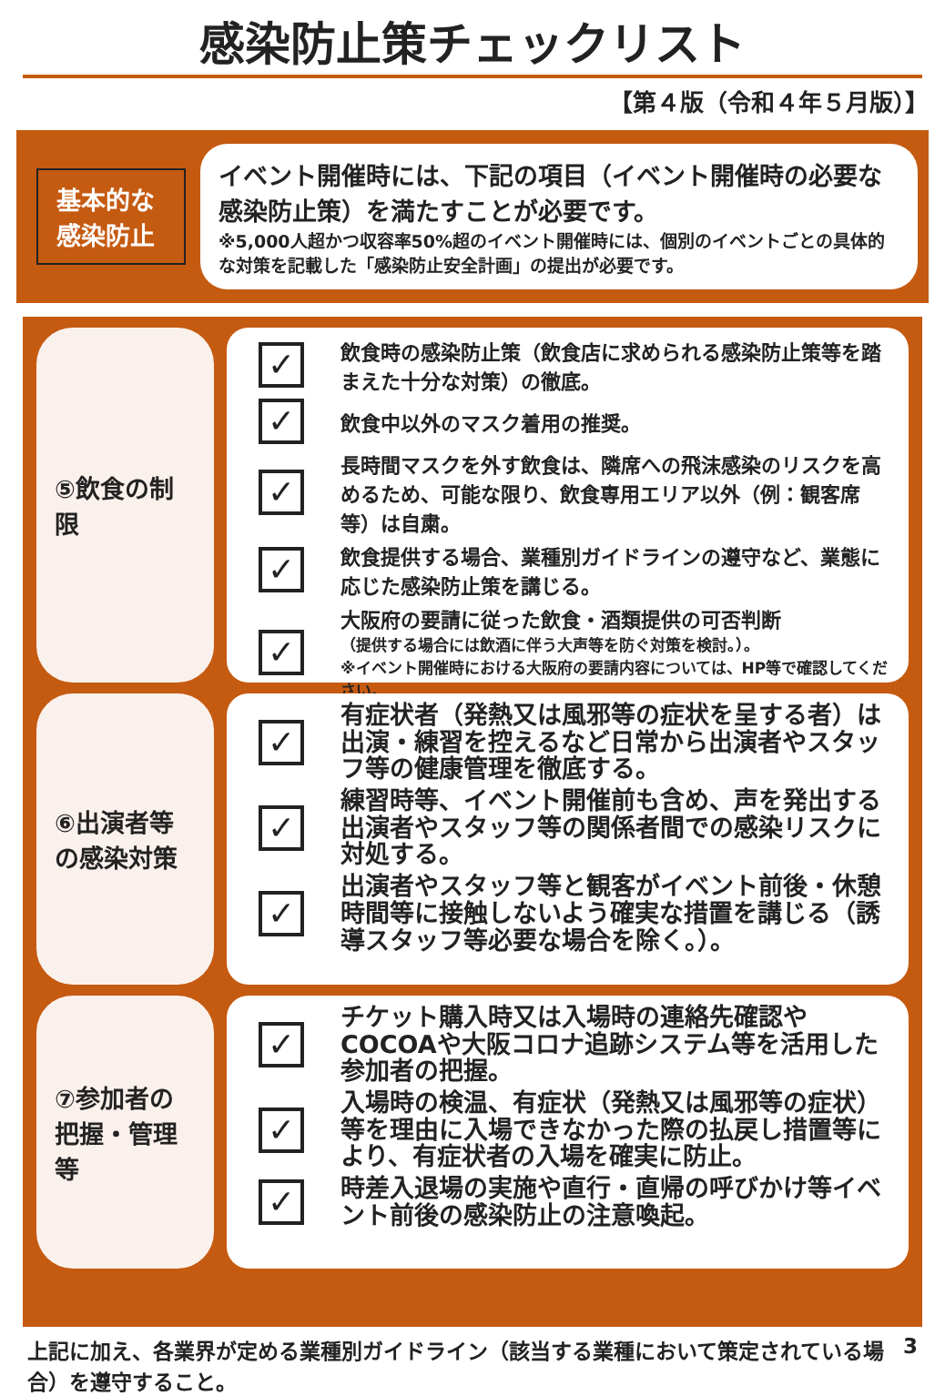感染防止策チェックリスト
【第４版（令和４年５月版）】
基本的な感染防止
イベント開催時には、下記の項目（イベント開催時の必要な感染防止策）を満たすことが必要です。
※5,000人超かつ収容率50%超のイベント開催時には、個別のイベントごとの具体的な対策を記載した「感染防止安全計画」の提出が必要です。
⑤飲食の制限
✓
飲食時の感染防止策（飲食店に求められる感染防止策等を踏まえた十分な対策）の徹底。
✓
飲食中以外のマスク着用の推奨。
✓
長時間マスクを外す飲食は、隣席への飛沫感染のリスクを高めるため、可能な限り、飲食専用エリア以外（例：観客席等）は自粛。
✓
飲食提供する場合、業種別ガイドラインの遵守など、業態に応じた感染防止策を講じる。
✓
大阪府の要請に従った飲食・酒類提供の可否判断
（提供する場合には飲酒に伴う大声等を防ぐ対策を検討。）。
※イベント開催時における大阪府の要請内容については、HP等で確認してください。
⑥出演者等の感染対策
✓
有症状者（発熱又は風邪等の症状を呈する者）は出演・練習を控えるなど日常から出演者やスタッフ等の健康管理を徹底する。
✓
練習時等、イベント開催前も含め、声を発出する出演者やスタッフ等の関係者間での感染リスクに対処する。
✓
出演者やスタッフ等と観客がイベント前後・休憩時間等に接触しないよう確実な措置を講じる（誘導スタッフ等必要な場合を除く。）。
⑦参加者の把握・管理等
✓
チケット購入時又は入場時の連絡先確認やCOCOAや大阪コロナ追跡システム等を活用した参加者の把握。
✓
入場時の検温、有症状（発熱又は風邪等の症状）等を理由に入場できなかった際の払戻し措置等により、有症状者の入場を確実に防止。
✓
時差入退場の実施や直行・直帰の呼びかけ等イベント前後の感染防止の注意喚起。
上記に加え、各業界が定める業種別ガイドライン（該当する業種において策定されている場合）を遵守すること。
3